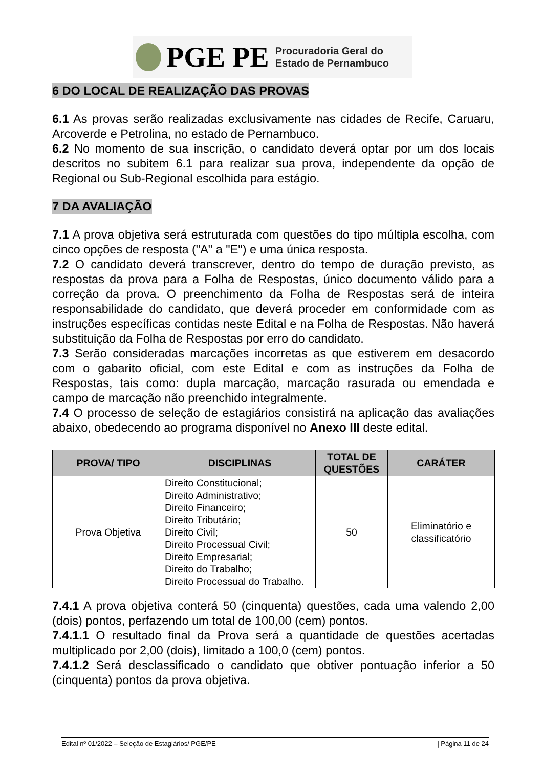PGE PE Procuradoria Geral do
Estado de Pernambuco
6 DO LOCAL DE REALIZAÇÃO DAS PROVAS
6.1 As provas serão realizadas exclusivamente nas cidades de Recife, Caruaru, Arcoverde e Petrolina, no estado de Pernambuco.
6.2 No momento de sua inscrição, o candidato deverá optar por um dos locais descritos no subitem 6.1 para realizar sua prova, independente da opção de Regional ou Sub-Regional escolhida para estágio.
7 DA AVALIAÇÃO
7.1 A prova objetiva será estruturada com questões do tipo múltipla escolha, com cinco opções de resposta ("A" a "E") e uma única resposta.
7.2 O candidato deverá transcrever, dentro do tempo de duração previsto, as respostas da prova para a Folha de Respostas, único documento válido para a correção da prova. O preenchimento da Folha de Respostas será de inteira responsabilidade do candidato, que deverá proceder em conformidade com as instruções específicas contidas neste Edital e na Folha de Respostas. Não haverá substituição da Folha de Respostas por erro do candidato.
7.3 Serão consideradas marcações incorretas as que estiverem em desacordo com o gabarito oficial, com este Edital e com as instruções da Folha de Respostas, tais como: dupla marcação, marcação rasurada ou emendada e campo de marcação não preenchido integralmente.
7.4 O processo de seleção de estagiários consistirá na aplicação das avaliações abaixo, obedecendo ao programa disponível no Anexo III deste edital.
| PROVA/ TIPO | DISCIPLINAS | TOTAL DE QUESTÕES | CARÁTER |
| --- | --- | --- | --- |
| Prova Objetiva | Direito Constitucional; Direito Administrativo; Direito Financeiro; Direito Tributário; Direito Civil; Direito Processual Civil; Direito Empresarial; Direito do Trabalho; Direito Processual do Trabalho. | 50 | Eliminatório e classificatório |
7.4.1 A prova objetiva conterá 50 (cinquenta) questões, cada uma valendo 2,00 (dois) pontos, perfazendo um total de 100,00 (cem) pontos.
7.4.1.1 O resultado final da Prova será a quantidade de questões acertadas multiplicado por 2,00 (dois), limitado a 100,0 (cem) pontos.
7.4.1.2 Será desclassificado o candidato que obtiver pontuação inferior a 50 (cinquenta) pontos da prova objetiva.
Edital nº 01/2022 – Seleção de Estagiários/ PGE/PE | Página 11 de 24